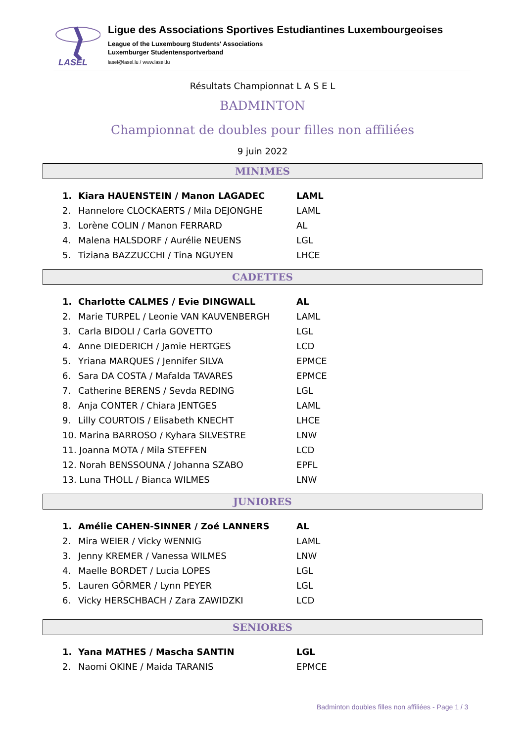LASEL
Ligue des Associations Sportives Estudiantines Luxembourgeoises
League of the Luxembourg Students' Associations
Luxemburger Studentensportverband
lasel@lasel.lu / www.lasel.lu
Résultats Championnat L A S E L
BADMINTON
Championnat de doubles pour filles non affiliées
9 juin 2022
MINIMES
| 1. | Kiara HAUENSTEIN / Manon LAGADEC | LAML |
| 2. | Hannelore CLOCKAERTS / Mila DEJONGHE | LAML |
| 3. | Lorène COLIN / Manon FERRARD | AL |
| 4. | Malena HALSDORF / Aurélie NEUENS | LGL |
| 5. | Tiziana BAZZUCCHI / Tina NGUYEN | LHCE |
CADETTES
| 1. | Charlotte CALMES / Evie DINGWALL | AL |
| 2. | Marie TURPEL / Leonie VAN KAUVENBERGH | LAML |
| 3. | Carla BIDOLI / Carla GOVETTO | LGL |
| 4. | Anne DIEDERICH / Jamie HERTGES | LCD |
| 5. | Yriana MARQUES / Jennifer SILVA | EPMCE |
| 6. | Sara DA COSTA / Mafalda TAVARES | EPMCE |
| 7. | Catherine BERENS / Sevda REDING | LGL |
| 8. | Anja CONTER / Chiara JENTGES | LAML |
| 9. | Lilly COURTOIS / Elisabeth KNECHT | LHCE |
| 10. Marina BARROSO / Kyhara SILVESTRE | | LNW |
| 11. Joanna MOTA / Mila STEFFEN | | LCD |
| 12. Norah BENSSOUNA / Johanna SZABO | | EPFL |
| 13. Luna THOLL / Bianca WILMES | | LNW |
JUNIORES
| 1. | Amélie CAHEN-SINNER / Zoé LANNERS | AL |
| 2. | Mira WEIER / Vicky WENNIG | LAML |
| 3. | Jenny KREMER / Vanessa WILMES | LNW |
| 4. | Maelle BORDET / Lucia LOPES | LGL |
| 5. | Lauren GÖRMER / Lynn PEYER | LGL |
| 6. | Vicky HERSCHBACH / Zara ZAWIDZKI | LCD |
SENIORES
| 1. | Yana MATHES / Mascha SANTIN | LGL |
| 2. | Naomi OKINE / Maida TARANIS | EPMCE |
Badminton doubles filles non affiliées - Page 1 / 3